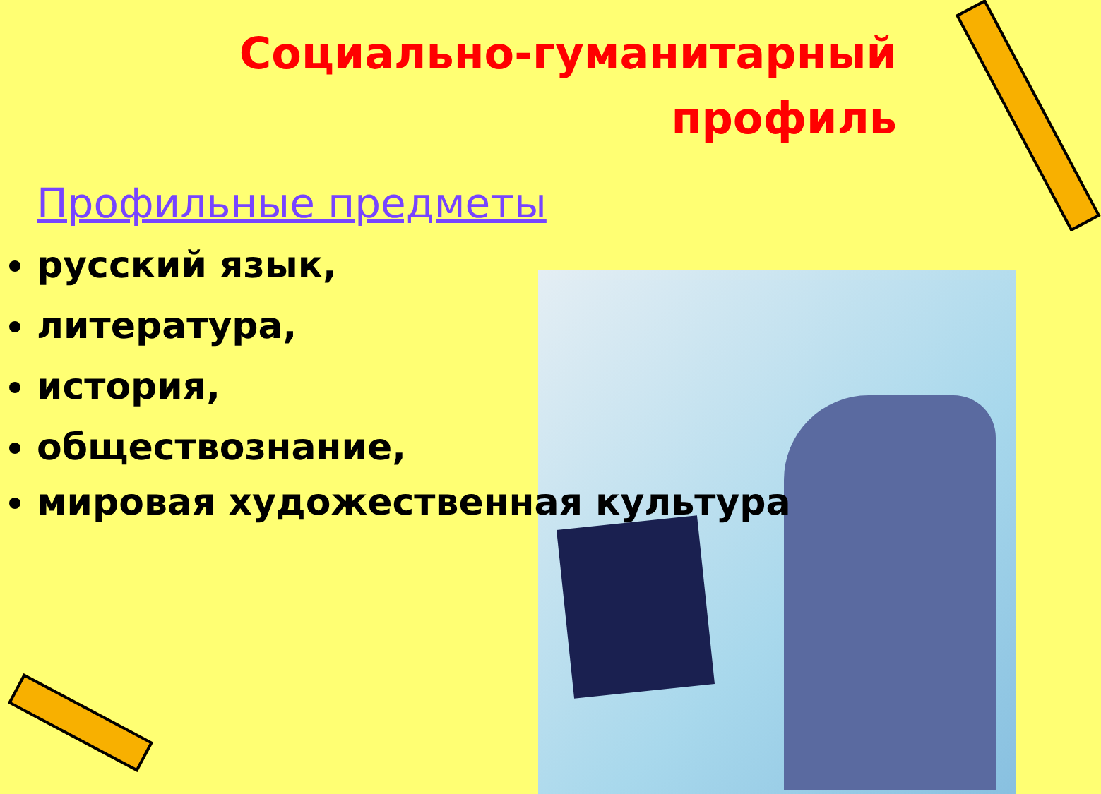Социально-гуманитарный
профиль
Профильные предметы
русский язык,
литература,
история,
обществознание,
мировая художественная культура